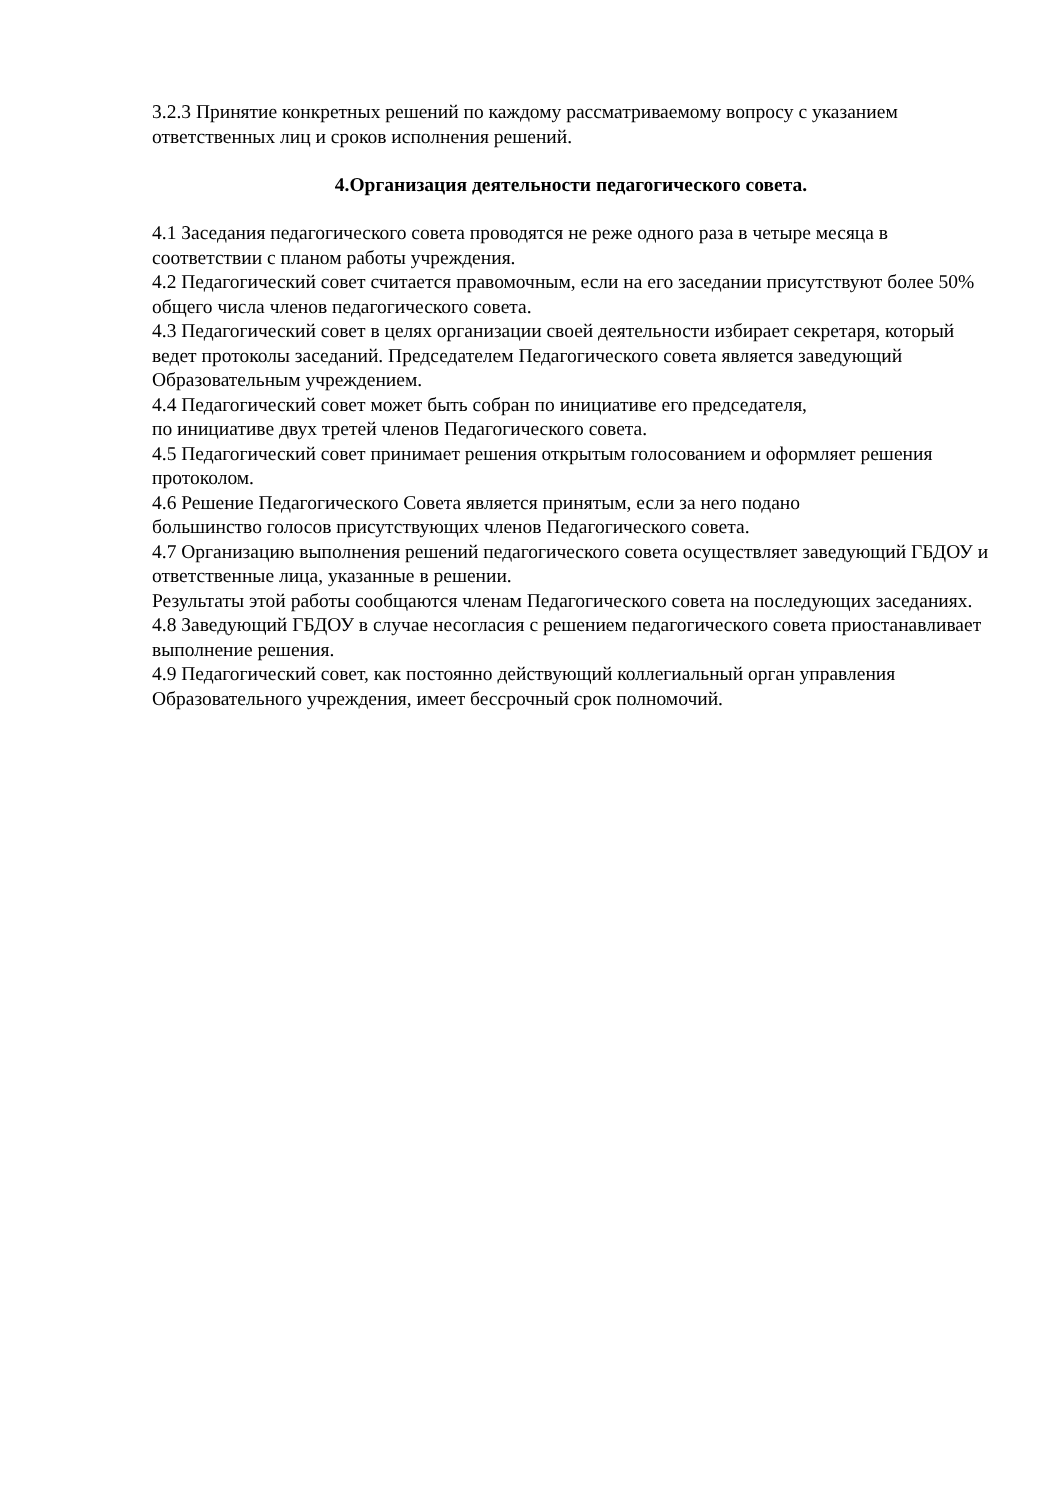3.2.3 Принятие конкретных решений по каждому рассматриваемому вопросу с указанием ответственных лиц и сроков исполнения решений.
4.Организация деятельности педагогического совета.
4.1 Заседания педагогического совета проводятся не реже одного раза в четыре месяца в соответствии с планом работы учреждения.
4.2 Педагогический совет считается правомочным, если на его заседании присутствуют более 50% общего числа членов педагогического совета.
4.3 Педагогический совет в целях организации своей деятельности избирает секретаря, который ведет протоколы заседаний. Председателем Педагогического совета является заведующий Образовательным учреждением.
4.4 Педагогический совет может быть собран по инициативе его председателя,
по инициативе двух третей членов Педагогического совета.
4.5 Педагогический совет принимает решения открытым голосованием и оформляет решения протоколом.
4.6 Решение Педагогического Совета является принятым, если за него подано
большинство голосов присутствующих членов Педагогического совета.
4.7 Организацию выполнения решений педагогического совета осуществляет заведующий ГБДОУ и ответственные лица, указанные в решении.
Результаты этой работы сообщаются членам Педагогического совета на последующих заседаниях.
4.8 Заведующий ГБДОУ в случае несогласия с решением педагогического совета приостанавливает выполнение решения.
4.9 Педагогический совет, как постоянно действующий коллегиальный орган управления Образовательного учреждения, имеет бессрочный срок полномочий.